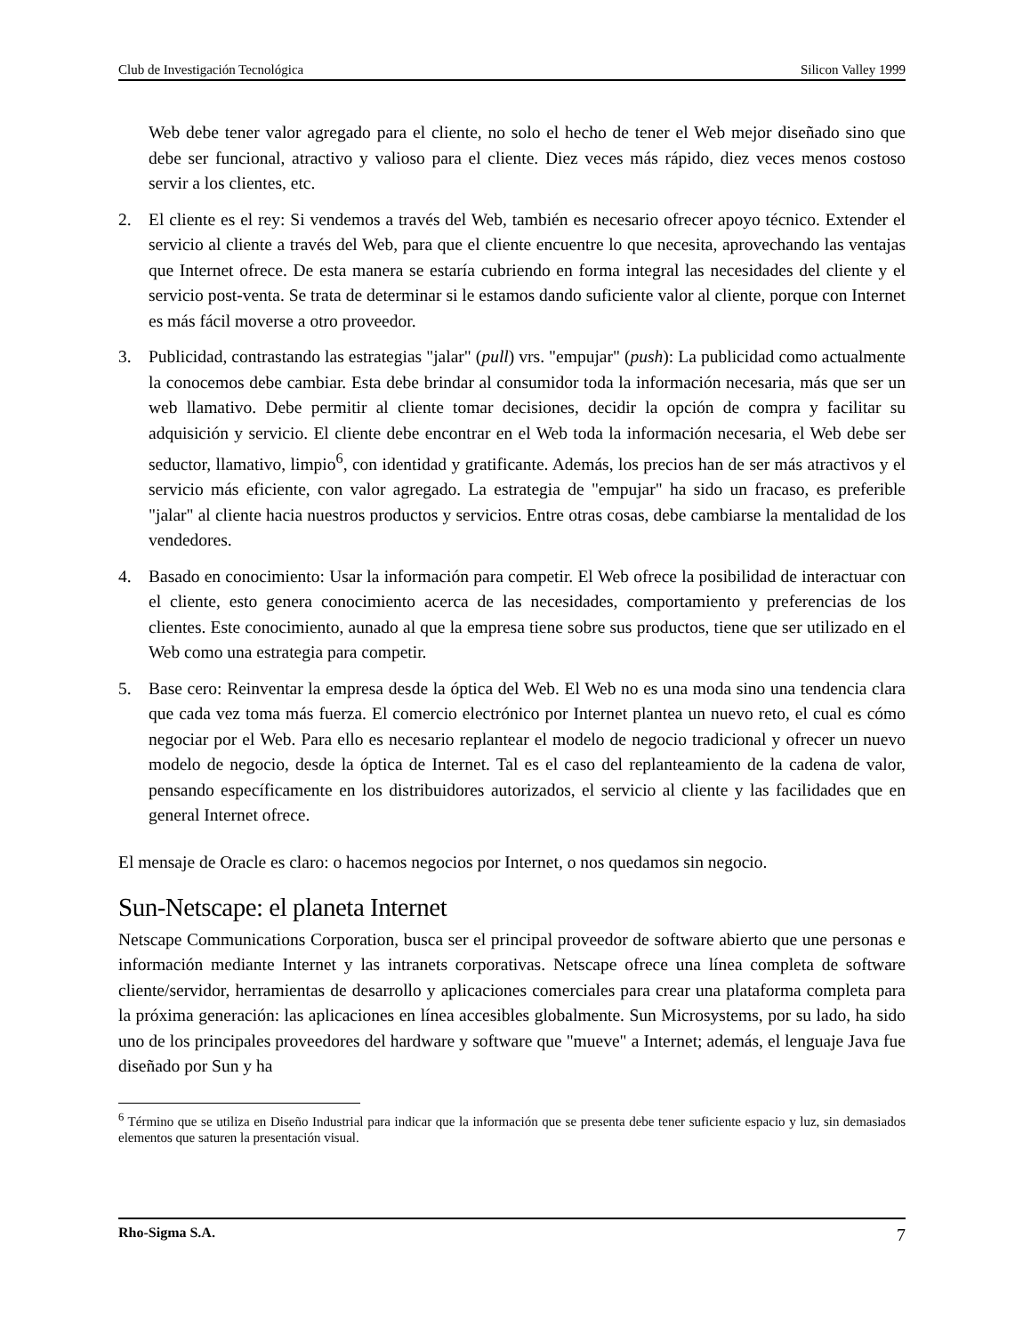Club de Investigación Tecnológica Silicon Valley 1999
Web debe tener valor agregado para el cliente, no solo el hecho de tener el Web mejor diseñado sino que debe ser funcional, atractivo y valioso para el cliente. Diez veces más rápido, diez veces menos costoso servir a los clientes, etc.
2. El cliente es el rey: Si vendemos a través del Web, también es necesario ofrecer apoyo técnico. Extender el servicio al cliente a través del Web, para que el cliente encuentre lo que necesita, aprovechando las ventajas que Internet ofrece. De esta manera se estaría cubriendo en forma integral las necesidades del cliente y el servicio post-venta. Se trata de determinar si le estamos dando suficiente valor al cliente, porque con Internet es más fácil moverse a otro proveedor.
3. Publicidad, contrastando las estrategias "jalar" (pull) vrs. "empujar" (push): La publicidad como actualmente la conocemos debe cambiar. Esta debe brindar al consumidor toda la información necesaria, más que ser un web llamativo. Debe permitir al cliente tomar decisiones, decidir la opción de compra y facilitar su adquisición y servicio. El cliente debe encontrar en el Web toda la información necesaria, el Web debe ser seductor, llamativo, limpio<sup>6</sup>, con identidad y gratificante. Además, los precios han de ser más atractivos y el servicio más eficiente, con valor agregado. La estrategia de "empujar" ha sido un fracaso, es preferible "jalar" al cliente hacia nuestros productos y servicios. Entre otras cosas, debe cambiarse la mentalidad de los vendedores.
4. Basado en conocimiento: Usar la información para competir. El Web ofrece la posibilidad de interactuar con el cliente, esto genera conocimiento acerca de las necesidades, comportamiento y preferencias de los clientes. Este conocimiento, aunado al que la empresa tiene sobre sus productos, tiene que ser utilizado en el Web como una estrategia para competir.
5. Base cero: Reinventar la empresa desde la óptica del Web. El Web no es una moda sino una tendencia clara que cada vez toma más fuerza. El comercio electrónico por Internet plantea un nuevo reto, el cual es cómo negociar por el Web. Para ello es necesario replantear el modelo de negocio tradicional y ofrecer un nuevo modelo de negocio, desde la óptica de Internet. Tal es el caso del replanteamiento de la cadena de valor, pensando específicamente en los distribuidores autorizados, el servicio al cliente y las facilidades que en general Internet ofrece.
El mensaje de Oracle es claro: o hacemos negocios por Internet, o nos quedamos sin negocio.
Sun-Netscape: el planeta Internet
Netscape Communications Corporation, busca ser el principal proveedor de software abierto que une personas e información mediante Internet y las intranets corporativas. Netscape ofrece una línea completa de software cliente/servidor, herramientas de desarrollo y aplicaciones comerciales para crear una plataforma completa para la próxima generación: las aplicaciones en línea accesibles globalmente. Sun Microsystems, por su lado, ha sido uno de los principales proveedores del hardware y software que "mueve" a Internet; además, el lenguaje Java fue diseñado por Sun y ha
<sup>6</sup> Término que se utiliza en Diseño Industrial para indicar que la información que se presenta debe tener suficiente espacio y luz, sin demasiados elementos que saturen la presentación visual.
Rho-Sigma S.A. 7